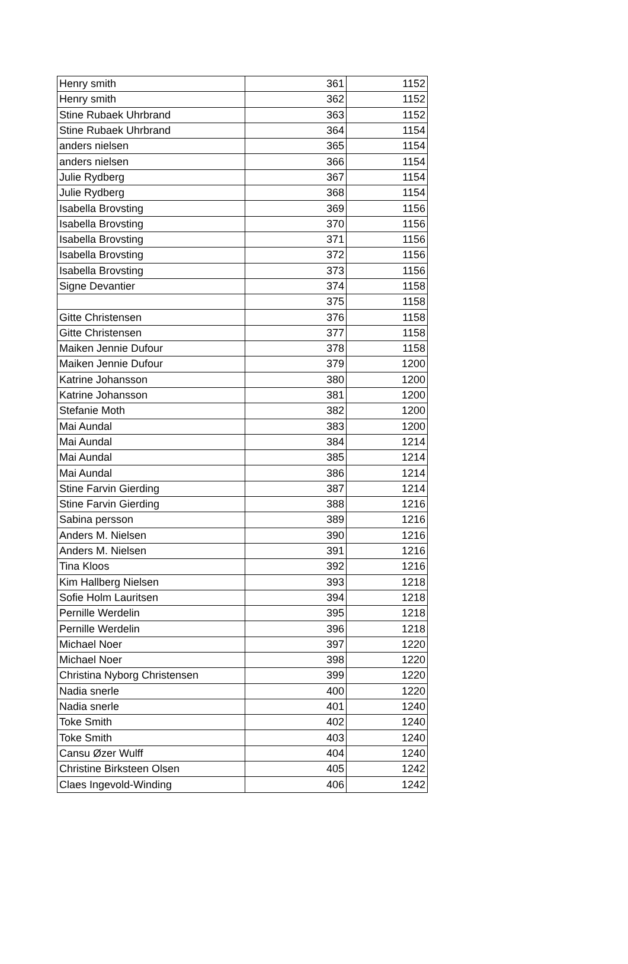| Henry smith | 361 | 1152 |
| Henry smith | 362 | 1152 |
| Stine Rubaek Uhrbrand | 363 | 1152 |
| Stine Rubaek Uhrbrand | 364 | 1154 |
| anders nielsen | 365 | 1154 |
| anders nielsen | 366 | 1154 |
| Julie Rydberg | 367 | 1154 |
| Julie Rydberg | 368 | 1154 |
| Isabella Brovsting | 369 | 1156 |
| Isabella Brovsting | 370 | 1156 |
| Isabella Brovsting | 371 | 1156 |
| Isabella Brovsting | 372 | 1156 |
| Isabella Brovsting | 373 | 1156 |
| Signe Devantier | 374 | 1158 |
| | 375 | 1158 |
| Gitte Christensen | 376 | 1158 |
| Gitte Christensen | 377 | 1158 |
| Maiken Jennie Dufour | 378 | 1158 |
| Maiken Jennie Dufour | 379 | 1200 |
| Katrine Johansson | 380 | 1200 |
| Katrine Johansson | 381 | 1200 |
| Stefanie Moth | 382 | 1200 |
| Mai Aundal | 383 | 1200 |
| Mai Aundal | 384 | 1214 |
| Mai Aundal | 385 | 1214 |
| Mai Aundal | 386 | 1214 |
| Stine Farvin Gierding | 387 | 1214 |
| Stine Farvin Gierding | 388 | 1216 |
| Sabina persson | 389 | 1216 |
| Anders M. Nielsen | 390 | 1216 |
| Anders M. Nielsen | 391 | 1216 |
| Tina Kloos | 392 | 1216 |
| Kim Hallberg Nielsen | 393 | 1218 |
| Sofie Holm Lauritsen | 394 | 1218 |
| Pernille Werdelin | 395 | 1218 |
| Pernille Werdelin | 396 | 1218 |
| Michael Noer | 397 | 1220 |
| Michael Noer | 398 | 1220 |
| Christina Nyborg Christensen | 399 | 1220 |
| Nadia snerle | 400 | 1220 |
| Nadia snerle | 401 | 1240 |
| Toke Smith | 402 | 1240 |
| Toke Smith | 403 | 1240 |
| Cansu Øzer Wulff | 404 | 1240 |
| Christine Birksteen Olsen | 405 | 1242 |
| Claes Ingevold-Winding | 406 | 1242 |